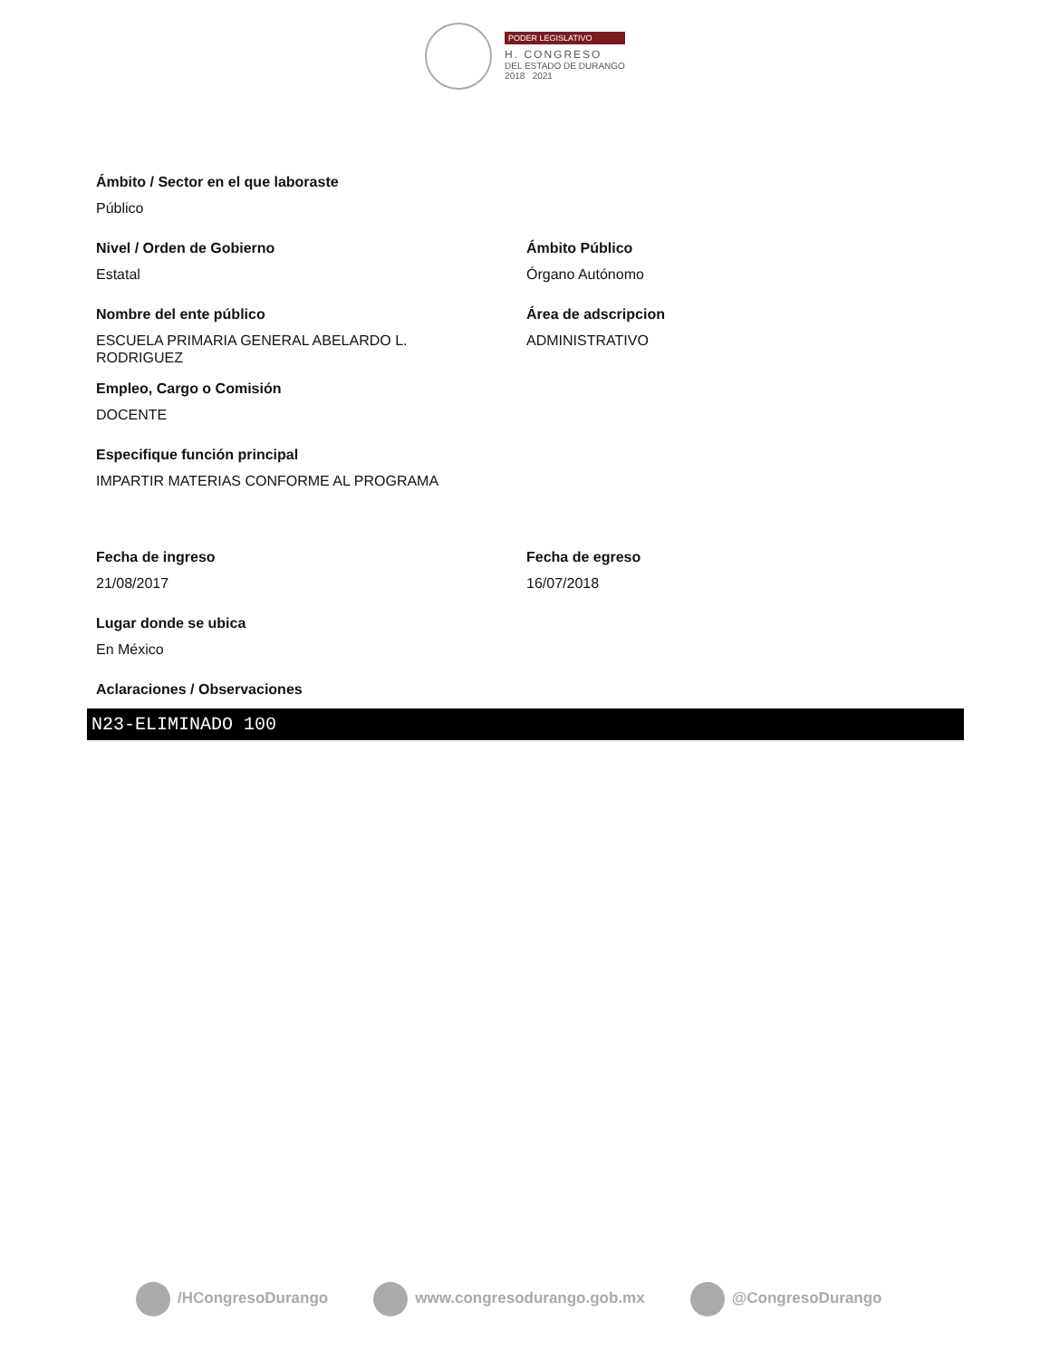PODER LEGISLATIVO
H. CONGRESO
DEL ESTADO DE DURANGO
2018 2021
Ámbito / Sector en el que laboraste
Público
Nivel / Orden de Gobierno
Estatal
Ámbito Público
Órgano Autónomo
Nombre del ente público
ESCUELA PRIMARIA GENERAL ABELARDO L.
RODRIGUEZ
Área de adscripcion
ADMINISTRATIVO
Empleo, Cargo o Comisión
DOCENTE
Especifique función principal
IMPARTIR MATERIAS CONFORME AL PROGRAMA
Fecha de ingreso
21/08/2017
Fecha de egreso
16/07/2018
Lugar donde se ubica
En México
Aclaraciones / Observaciones
N23-ELIMINADO 100
/HCongresoDurango www.congresodurango.gob.mx @CongresoDurango